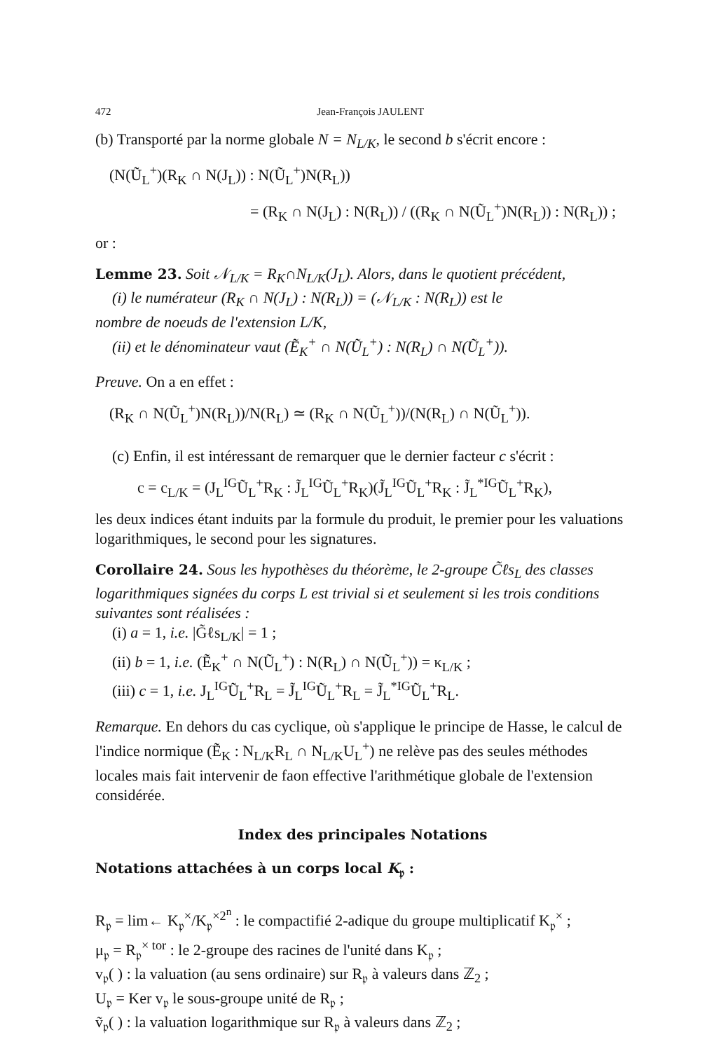472 Jean-François JAULENT
(b) Transporté par la norme globale N = N<sub>L/K</sub>, le second b s'écrit encore :
(N(Ũ<sub>L</sub><sup>+</sup>)(R<sub>K</sub> ∩ N(J<sub>L</sub>)) : N(Ũ<sub>L</sub><sup>+</sup>)N(R<sub>L</sub>))
= (R<sub>K</sub> ∩ N(J<sub>L</sub>) : N(R<sub>L</sub>)) / ((R<sub>K</sub> ∩ N(Ũ<sub>L</sub><sup>+</sup>)N(R<sub>L</sub>)) : N(R<sub>L</sub>)) ;
or :
Lemme 23. Soit 𝒩<sub>L/K</sub> = R<sub>K</sub>∩N<sub>L/K</sub>(J<sub>L</sub>). Alors, dans le quotient précédent,
(i) le numérateur (R<sub>K</sub> ∩ N(J<sub>L</sub>) : N(R<sub>L</sub>)) = (𝒩<sub>L/K</sub> : N(R<sub>L</sub>)) est le
nombre de noeuds de l'extension L/K,
(ii) et le dénominateur vaut (Ẽ<sub>K</sub><sup>+</sup> ∩ N(Ũ<sub>L</sub><sup>+</sup>) : N(R<sub>L</sub>) ∩ N(Ũ<sub>L</sub><sup>+</sup>)).
Preuve. On a en effet :
(R<sub>K</sub> ∩ N(Ũ<sub>L</sub><sup>+</sup>)N(R<sub>L</sub>))/N(R<sub>L</sub>) ≃ (R<sub>K</sub> ∩ N(Ũ<sub>L</sub><sup>+</sup>))/(N(R<sub>L</sub>) ∩ N(Ũ<sub>L</sub><sup>+</sup>)).
(c) Enfin, il est intéressant de remarquer que le dernier facteur c s'écrit :
c = c<sub>L/K</sub> = (J<sub>L</sub><sup>IG</sup>Ũ<sub>L</sub><sup>+</sup>R<sub>K</sub> : J̃<sub>L</sub><sup>IG</sup>Ũ<sub>L</sub><sup>+</sup>R<sub>K</sub>)(J̃<sub>L</sub><sup>IG</sup>Ũ<sub>L</sub><sup>+</sup>R<sub>K</sub> : J̃<sub>L</sub><sup>*IG</sup>Ũ<sub>L</sub><sup>+</sup>R<sub>K</sub>),
les deux indices étant induits par la formule du produit, le premier pour les valuations logarithmiques, le second pour les signatures.
Corollaire 24. Sous les hypothèses du théorème, le 2-groupe C̃ℓs<sub>L</sub> des classes logarithmiques signées du corps L est trivial si et seulement si les trois conditions suivantes sont réalisées :
(i) a = 1, i.e. |G̃ℓs<sub>L/K</sub>| = 1 ;
(ii) b = 1, i.e. (Ẽ<sub>K</sub><sup>+</sup> ∩ N(Ũ<sub>L</sub><sup>+</sup>) : N(R<sub>L</sub>) ∩ N(Ũ<sub>L</sub><sup>+</sup>)) = κ<sub>L/K</sub> ;
(iii) c = 1, i.e. J<sub>L</sub><sup>IG</sup>Ũ<sub>L</sub><sup>+</sup>R<sub>L</sub> = J̃<sub>L</sub><sup>IG</sup>Ũ<sub>L</sub><sup>+</sup>R<sub>L</sub> = J̃<sub>L</sub><sup>*IG</sup>Ũ<sub>L</sub><sup>+</sup>R<sub>L</sub>.
Remarque. En dehors du cas cyclique, où s'applique le principe de Hasse, le calcul de l'indice normique (Ẽ<sub>K</sub> : N<sub>L/K</sub>R<sub>L</sub> ∩ N<sub>L/K</sub>U<sub>L</sub><sup>+</sup>) ne relève pas des seules méthodes locales mais fait intervenir de faon effective l'arithmétique globale de l'extension considérée.
Index des principales Notations
Notations attachées à un corps local K<sub>𝔭</sub> :
R<sub>𝔭</sub> = lim← K<sub>𝔭</sub><sup>×</sup>/K<sub>𝔭</sub><sup>×2<sup>n</sup></sup> : le compactifié 2-adique du groupe multiplicatif K<sub>𝔭</sub><sup>×</sup> ;
μ<sub>𝔭</sub> = R<sub>𝔭</sub><sup>× tor</sup> : le 2-groupe des racines de l'unité dans K<sub>𝔭</sub> ;
v<sub>𝔭</sub>( ) : la valuation (au sens ordinaire) sur R<sub>𝔭</sub> à valeurs dans ℤ<sub>2</sub> ;
U<sub>𝔭</sub> = Ker v<sub>𝔭</sub> le sous-groupe unité de R<sub>𝔭</sub> ;
ṽ<sub>𝔭</sub>( ) : la valuation logarithmique sur R<sub>𝔭</sub> à valeurs dans ℤ<sub>2</sub> ;